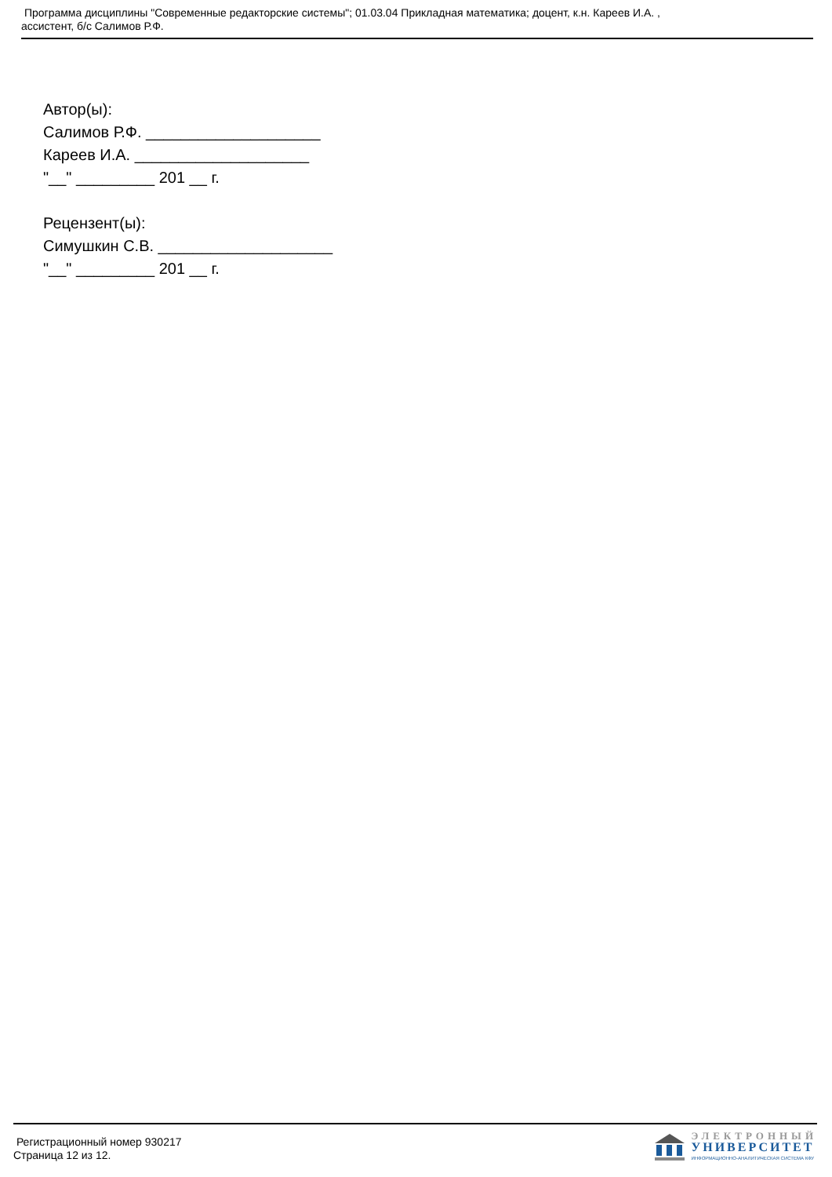Программа дисциплины "Современные редакторские системы"; 01.03.04 Прикладная математика; доцент, к.н. Кареев И.А. ,
ассистент, б/с Салимов Р.Ф.
Автор(ы):
Салимов Р.Ф. ____________________
Кареев И.А. ____________________
"__" _________ 201 __ г.
Рецензент(ы):
Симушкин С.В. ____________________
"__" _________ 201 __ г.
Регистрационный номер 930217
Страница 12 из 12.
ЭЛЕКТРОННЫЙ
УНИВЕРСИТЕТ
ИНФОРМАЦИОННО-АНАЛИТИЧЕСКАЯ СИСТЕМА КФУ